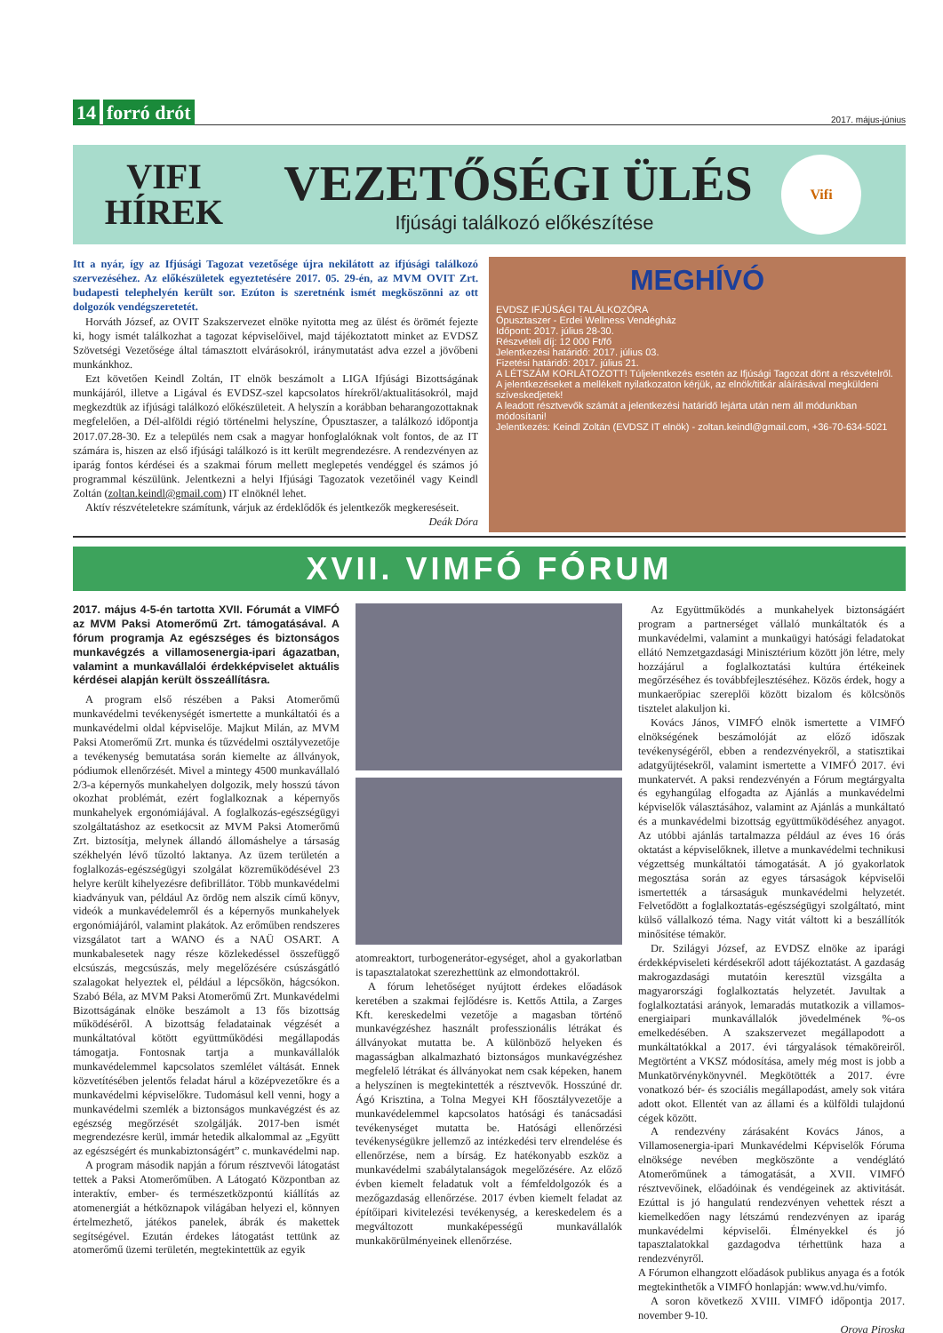14 forró drót
2017. május-június
VIFI
HÍREK
VEZETŐSÉGI ÜLÉS
Ifjúsági találkozó előkészítése
Vifi
Itt a nyár, így az Ifjúsági Tagozat vezetősége újra nekilátott az ifjúsági találkozó szervezéséhez. Az előkészületek egyeztetésére 2017. 05. 29-én, az MVM OVIT Zrt. budapesti telephelyén került sor. Ezúton is szeretnénk ismét megköszönni az ott dolgozók vendégszeretetét.
Horváth József, az OVIT Szakszervezet elnöke nyitotta meg az ülést és örömét fejezte ki, hogy ismét találkozhat a tagozat képviselőivel, majd tájékoztatott minket az EVDSZ Szövetségi Vezetősége által támasztott elvárásokról, iránymutatást adva ezzel a jövőbeni munkánkhoz.
Ezt követően Keindl Zoltán, IT elnök beszámolt a LIGA Ifjúsági Bizottságának munkájáról, illetve a Ligával és EVDSZ-szel kapcsolatos hírekről/aktualitásokról, majd megkezdtük az ifjúsági találkozó előkészületeit. A helyszín a korábban beharangozottaknak megfelelően, a Dél-alföldi régió történelmi helyszíne, Ópusztaszer, a találkozó időpontja 2017.07.28-30. Ez a település nem csak a magyar honfoglalóknak volt fontos, de az IT számára is, hiszen az első ifjúsági találkozó is itt került megrendezésre. A rendezvényen az iparág fontos kérdései és a szakmai fórum mellett meglepetés vendéggel és számos jó programmal készülünk. Jelentkezni a helyi Ifjúsági Tagozatok vezetőinél vagy Keindl Zoltán (zoltan.keindl@gmail.com) IT elnöknél lehet.
Aktív részvételetekre számítunk, várjuk az érdeklődők és jelentkezők megkereséseit.
Deák Dóra
MEGHÍVÓ
EVDSZ IFJÚSÁGI TALÁLKOZÓRA
Ópusztaszer - Erdei Wellness Vendégház
Időpont: 2017. július 28-30.
Részvételi díj: 12 000 Ft/fő
Jelentkezési határidő: 2017. július 03.
Fizetési határidő: 2017. július 21.
A LÉTSZÁM KORLÁTOZOTT! Túljelentkezés esetén az Ifjúsági Tagozat dönt a részvételről.
A jelentkezéseket a mellékelt nyilatkozaton kérjük, az elnök/titkár aláírásával megküldeni szíveskedjetek!
A leadott résztvevők számát a jelentkezési határidő lejárta után nem áll módunkban módosítani!
Jelentkezés: Keindl Zoltán (EVDSZ IT elnök) - zoltan.keindl@gmail.com, +36-70-634-5021
XVII. VIMFÓ FÓRUM
2017. május 4-5-én tartotta XVII. Fórumát a VIMFÓ az MVM Paksi Atomerőmű Zrt. támogatásával. A fórum programja Az egészséges és biztonságos munkavégzés a villamosenergia-ipari ágazatban, valamint a munkavállalói érdekképviselet aktuális kérdései alapján került összeállításra.
A program első részében a Paksi Atomerőmű munkavédelmi tevékenységét ismertette a munkáltatói és a munkavédelmi oldal képviselője. Majkut Milán, az MVM Paksi Atomerőmű Zrt. munka és tűzvédelmi osztályvezetője a tevékenység bemutatása során kiemelte az állványok, pódiumok ellenőrzését. Mivel a mintegy 4500 munkavállaló 2/3-a képernyős munkahelyen dolgozik, mely hosszú távon okozhat problémát, ezért foglalkoznak a képernyős munkahelyek ergonómiájával. A foglalkozás-egészségügyi szolgáltatáshoz az esetkocsit az MVM Paksi Atomerőmű Zrt. biztosítja, melynek állandó állomáshelye a társaság székhelyén lévő tűzoltó laktanya. Az üzem területén a foglalkozás-egészségügyi szolgálat közreműködésével 23 helyre került kihelyezésre defibrillátor. Több munkavédelmi kiadványuk van, például Az ördög nem alszik című könyv, videók a munkavédelemről és a képernyős munkahelyek ergonómiájáról, valamint plakátok. Az erőműben rendszeres vizsgálatot tart a WANO és a NAÜ OSART. A munkabalesetek nagy része közlekedéssel összefüggő elcsúszás, megcsúszás, mely megelőzésére csúszásgátló szalagokat helyeztek el, például a lépcsőkön, hágcsókon. Szabó Béla, az MVM Paksi Atomerőmű Zrt. Munkavédelmi Bizottságának elnöke beszámolt a 13 fős bizottság működéséről. A bizottság feladatainak végzését a munkáltatóval kötött együttműködési megállapodás támogatja. Fontosnak tartja a munkavállalók munkavédelemmel kapcsolatos szemlélet váltását. Ennek közvetítésében jelentős feladat hárul a középvezetőkre és a munkavédelmi képviselőkre. Tudomásul kell venni, hogy a munkavédelmi szemlék a biztonságos munkavégzést és az egészség megőrzését szolgálják. 2017-ben ismét megrendezésre kerül, immár hetedik alkalommal az „Együtt az egészségért és munkabiztonságért” c. munkavédelmi nap.
A program második napján a fórum résztvevői látogatást tettek a Paksi Atomerőműben. A Látogató Központban az interaktív, ember- és természetközpontú kiállítás az atomenergiát a hétköznapok világában helyezi el, könnyen értelmezhető, játékos panelek, ábrák és makettek segítségével. Ezután érdekes látogatást tettünk az atomerőmű üzemi területén, megtekintettük az egyik
atomreaktort, turbogenerátor-egységet, ahol a gyakorlatban is tapasztalatokat szerezhettünk az elmondottakról.
A fórum lehetőséget nyújtott érdekes előadások keretében a szakmai fejlődésre is. Kettős Attila, a Zarges Kft. kereskedelmi vezetője a magasban történő munkavégzéshez használt professzionális létrákat és állványokat mutatta be. A különböző helyeken és magasságban alkalmazható biztonságos munkavégzéshez megfelelő létrákat és állványokat nem csak képeken, hanem a helyszínen is megtekintették a résztvevők. Hosszúné dr. Ágó Krisztina, a Tolna Megyei KH főosztályvezetője a munkavédelemmel kapcsolatos hatósági és tanácsadási tevékenységet mutatta be. Hatósági ellenőrzési tevékenységükre jellemző az intézkedési terv elrendelése és ellenőrzése, nem a bírság. Ez hatékonyabb eszköz a munkavédelmi szabálytalanságok megelőzésére. Az előző évben kiemelt feladatuk volt a fémfeldolgozók és a mezőgazdaság ellenőrzése. 2017 évben kiemelt feladat az építőipari kivitelezési tevékenység, a kereskedelem és a megváltozott munkaképességű munkavállalók munkakörülményeinek ellenőrzése.
Az Együttműködés a munkahelyek biztonságáért program a partnerséget vállaló munkáltatók és a munkavédelmi, valamint a munkaügyi hatósági feladatokat ellátó Nemzetgazdasági Minisztérium között jön létre, mely hozzájárul a foglalkoztatási kultúra értékeinek megőrzéséhez és továbbfejlesztéséhez. Közös érdek, hogy a munkaerőpiac szereplői között bizalom és kölcsönös tisztelet alakuljon ki.
Kovács János, VIMFÓ elnök ismertette a VIMFÓ elnökségének beszámolóját az előző időszak tevékenységéről, ebben a rendezvényekről, a statisztikai adatgyűjtésekről, valamint ismertette a VIMFÓ 2017. évi munkatervét. A paksi rendezvényén a Fórum megtárgyalta és egyhangúlag elfogadta az Ajánlás a munkavédelmi képviselők választásához, valamint az Ajánlás a munkáltató és a munkavédelmi bizottság együttműködéséhez anyagot. Az utóbbi ajánlás tartalmazza például az éves 16 órás oktatást a képviselőknek, illetve a munkavédelmi technikusi végzettség munkáltatói támogatását. A jó gyakorlatok megosztása során az egyes társaságok képviselői ismertették a társaságuk munkavédelmi helyzetét. Felvetődött a foglalkoztatás-egészségügyi szolgáltató, mint külső vállalkozó téma. Nagy vitát váltott ki a beszállítók minősítése témakör.
Dr. Szilágyi József, az EVDSZ elnöke az iparági érdekképviseleti kérdésekről adott tájékoztatást. A gazdaság makrogazdasági mutatóin keresztül vizsgálta a magyarországi foglalkoztatás helyzetét. Javultak a foglalkoztatási arányok, lemaradás mutatkozik a villamos-energiaipari munkavállalók jövedelmének %-os emelkedésében. A szakszervezet megállapodott a munkáltatókkal a 2017. évi tárgyalások témaköreiről. Megtörtént a VKSZ módosítása, amely még most is jobb a Munkatörvénykönyvnél. Megkötötték a 2017. évre vonatkozó bér- és szociális megállapodást, amely sok vitára adott okot. Ellentét van az állami és a külföldi tulajdonú cégek között.
A rendezvény zárásaként Kovács János, a Villamosenergia-ipari Munkavédelmi Képviselők Fóruma elnöksége nevében megköszönte a vendéglátó Atomerőműnek a támogatását, a XVII. VIMFÓ résztvevőinek, előadóinak és vendégeinek az aktivitását. Ezúttal is jó hangulatú rendezvényen vehettek részt a kiemelkedően nagy létszámú rendezvényen az iparág munkavédelmi képviselői. Élményekkel és jó tapasztalatokkal gazdagodva térhettünk haza a rendezvényről.
A Fórumon elhangzott előadások publikus anyaga és a fotók megtekinthetők a VIMFÓ honlapján: www.vd.hu/vimfo.
A soron következő XVIII. VIMFÓ időpontja 2017. november 9-10.
Orova Piroska